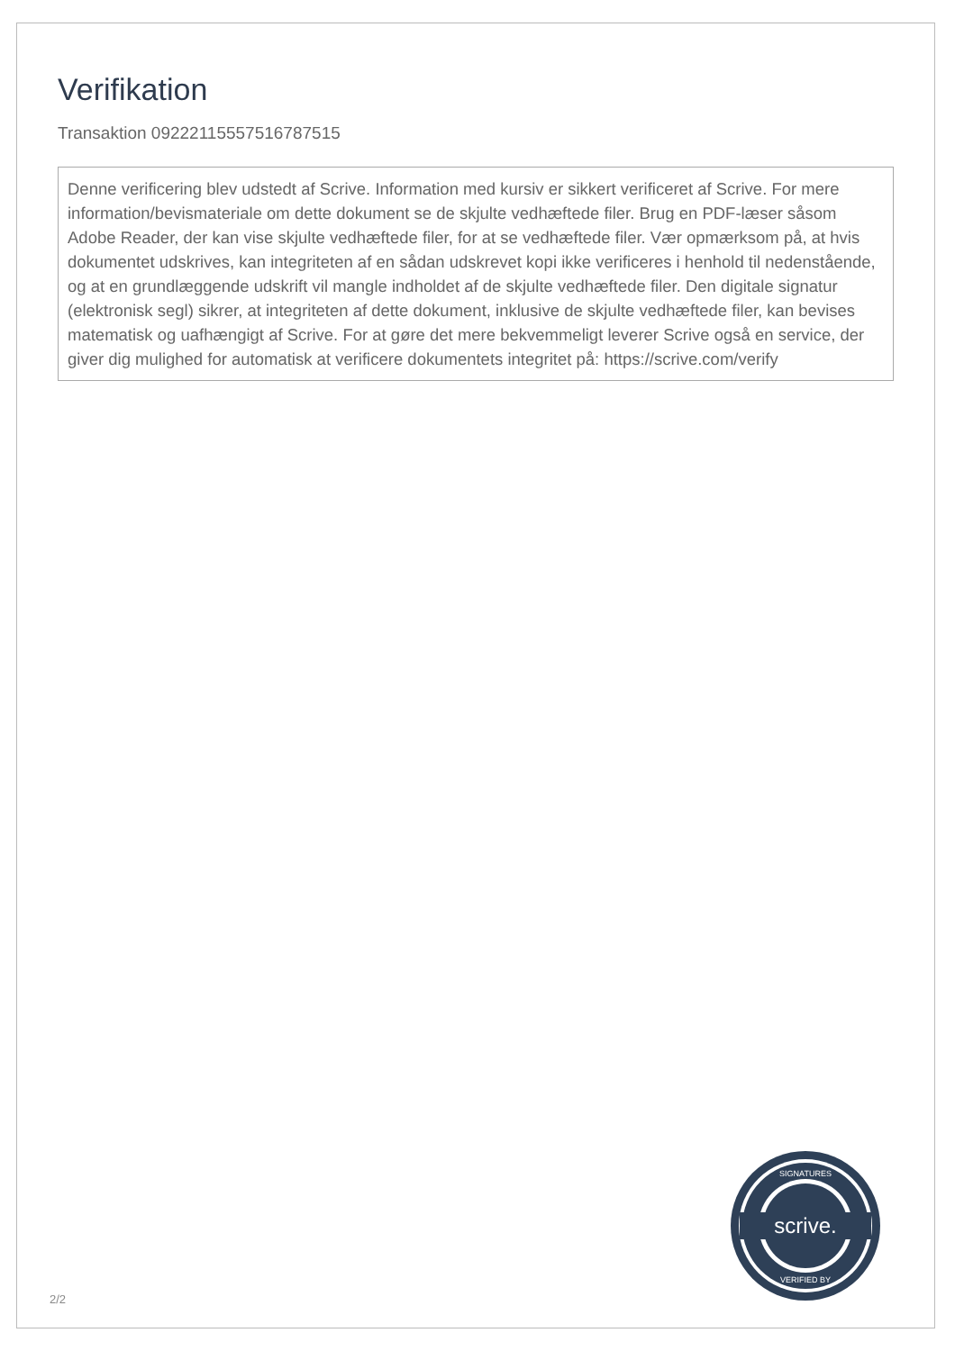Verifikation
Transaktion 09222115557516787515
Denne verificering blev udstedt af Scrive. Information med kursiv er sikkert verificeret af Scrive. For mere information/bevismateriale om dette dokument se de skjulte vedhæftede filer. Brug en PDF-læser såsom Adobe Reader, der kan vise skjulte vedhæftede filer, for at se vedhæftede filer. Vær opmærksom på, at hvis dokumentet udskrives, kan integriteten af en sådan udskrevet kopi ikke verificeres i henhold til nedenstående, og at en grundlæggende udskrift vil mangle indholdet af de skjulte vedhæftede filer. Den digitale signatur (elektronisk segl) sikrer, at integriteten af dette dokument, inklusive de skjulte vedhæftede filer, kan bevises matematisk og uafhængigt af Scrive. For at gøre det mere bekvemmeligt leverer Scrive også en service, der giver dig mulighed for automatisk at verificere dokumentets integritet på: https://scrive.com/verify
scrive.
SIGNATURES
VERIFIED BY
2/2